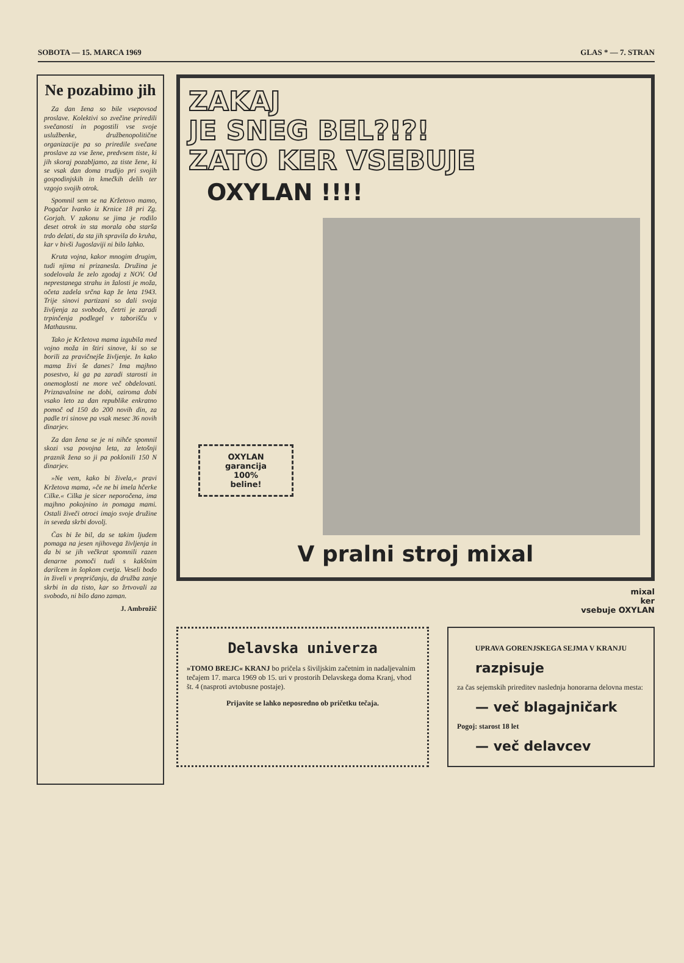SOBOTA — 15. MARCA 1969 GLAS * — 7. STRAN
Ne pozabimo jih
Za dan žena so bile vsepovsod proslave. Kolektivi so zvečine priredili svečanosti in pogostili vse svoje uslužbenke, družbenopolitične organizacije pa so priredile svečane proslave za vse žene, predvsem tiste, ki jih skoraj pozabljamo, za tiste žene, ki se vsak dan doma trudijo pri svojih gospodinjskih in kmečkih delih ter vzgojo svojih otrok.
Spomnil sem se na Kržetovo mamo, Pogačar Ivanko iz Krnice 18 pri Zg. Gorjah. V zakonu se jima je rodilo deset otrok in sta morala oba starša trdo delati, da sta jih spravila do kruha, kar v bivši Jugoslaviji ni bilo lahko.
Kruta vojna, kakor mnogim drugim, tudi njima ni prizanesla. Družina je sodelovala že zelo zgodaj z NOV. Od neprestanega strahu in žalosti je moža, očeta zadela srčna kap že leta 1943. Trije sinovi partizani so dali svoja življenja za svobodo, četrti je zaradi trpinčenja podlegel v taborišču v Mathausnu.
Tako je Kržetova mama izgubila med vojno moža in štiri sinove, ki so se borili za pravičnejše življenje. In kako mama živi še danes? Ima majhno posestvo, ki ga pa zaradi starosti in onemoglosti ne more več obdelovati. Priznavalnine ne dobi, oziroma dobi vsako leto za dan republike enkratno pomoč od 150 do 200 novih din, za padle tri sinove pa vsak mesec 36 novih dinarjev.
Za dan žena se je ni nihče spomnil skozi vsa povojna leta, za letošnji praznik žena so ji pa poklonili 150 N dinarjev.
»Ne vem, kako bi živela,« pravi Kržetova mama, »če ne bi imela hčerke Cilke.« Cilka je sicer neporočena, ima majhno pokojnino in pomaga mami. Ostali živeči otroci imajo svoje družine in seveda skrbi dovolj.
Čas bi že bil, da se takim ljudem pomaga na jesen njihovega življenja in da bi se jih večkrat spomnili razen denarne pomoči tudi s kakšnim darilcem in šopkom cvetja. Veseli bodo in živeli v prepričanju, da družba zanje skrbi in da tisto, kar so žrtvovali za svobodo, ni bilo dano zaman.
J. Ambrožič
ZAKAJ
JE SNEG BEL?!?!
ZATO KER VSEBUJE
OXYLAN !!!!
OXYLAN
garancija
100%
beline!
V pralni stroj mixal
mixal
ker
vsebuje OXYLAN
Delavska univerza
»TOMO BREJC« KRANJ bo pričela s šiviljskim začetnim in nadaljevalnim tečajem 17. marca 1969 ob 15. uri v prostorih Delavskega doma Kranj, vhod št. 4 (nasproti avtobusne postaje).
Prijavite se lahko neposredno ob pričetku tečaja.
UPRAVA GORENJSKEGA SEJMA V KRANJU
razpisuje
za čas sejemskih prireditev naslednja honorarna delovna mesta:
— več blagajničark
Pogoj: starost 18 let
— več delavcev